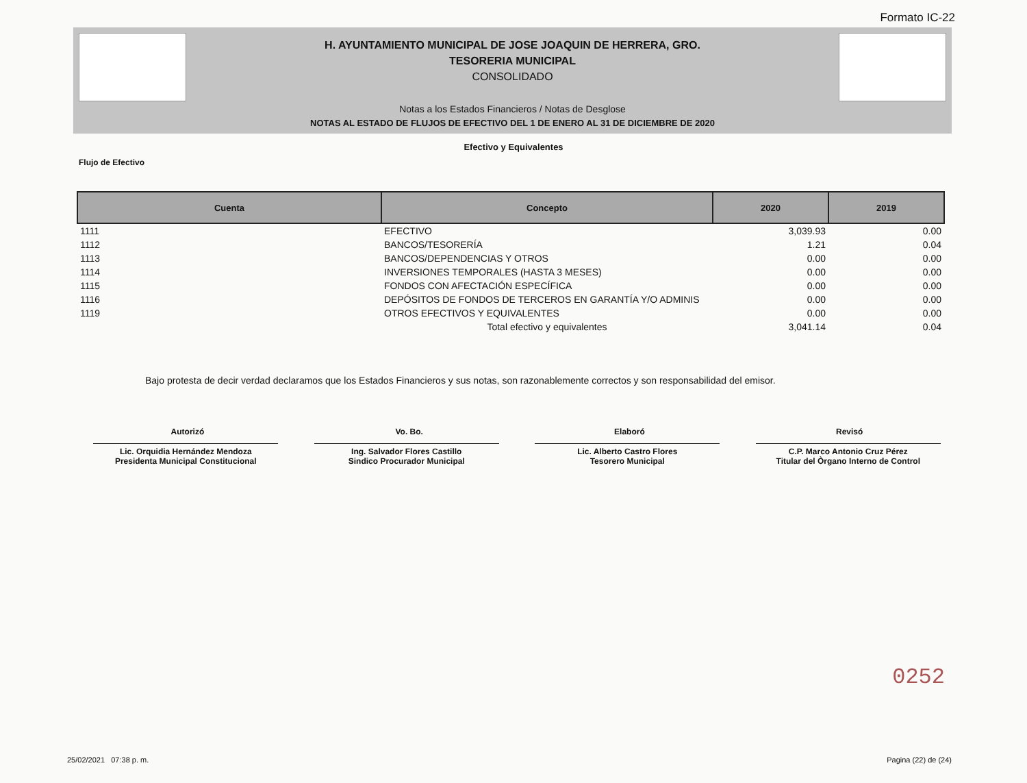Formato IC-22
H. AYUNTAMIENTO MUNICIPAL DE JOSE JOAQUIN DE HERRERA, GRO.
TESORERIA MUNICIPAL
CONSOLIDADO
Notas a los Estados Financieros / Notas de Desglose
NOTAS AL ESTADO DE FLUJOS DE EFECTIVO DEL 1 DE ENERO AL 31 DE DICIEMBRE DE 2020
Efectivo y Equivalentes
Flujo de Efectivo
| Cuenta | Concepto | 2020 | 2019 |
| --- | --- | --- | --- |
| 1111 | EFECTIVO | 3,039.93 | 0.00 |
| 1112 | BANCOS/TESORERÍA | 1.21 | 0.04 |
| 1113 | BANCOS/DEPENDENCIAS Y OTROS | 0.00 | 0.00 |
| 1114 | INVERSIONES TEMPORALES (HASTA 3 MESES) | 0.00 | 0.00 |
| 1115 | FONDOS CON AFECTACIÓN ESPECÍFICA | 0.00 | 0.00 |
| 1116 | DEPÓSITOS DE FONDOS DE TERCEROS EN GARANTÍA Y/O ADMINIS | 0.00 | 0.00 |
| 1119 | OTROS EFECTIVOS Y EQUIVALENTES | 0.00 | 0.00 |
| | Total efectivo y equivalentes | 3,041.14 | 0.04 |
Bajo protesta de decir verdad declaramos que los Estados Financieros y sus notas, son razonablemente correctos y son responsabilidad del emisor.
Autorizó Vo. Bo. Elaboró Revisó
Lic. Orquidia Hernández Mendoza
Presidenta Municipal Constitucional
Ing. Salvador Flores Castillo
Sindico Procurador Municipal
Lic. Alberto Castro Flores
Tesorero Municipal
C.P. Marco Antonio Cruz Pérez
Titular del Òrgano Interno de Control
0252
25/02/2021 07:38 p. m. Pagina (22) de (24)